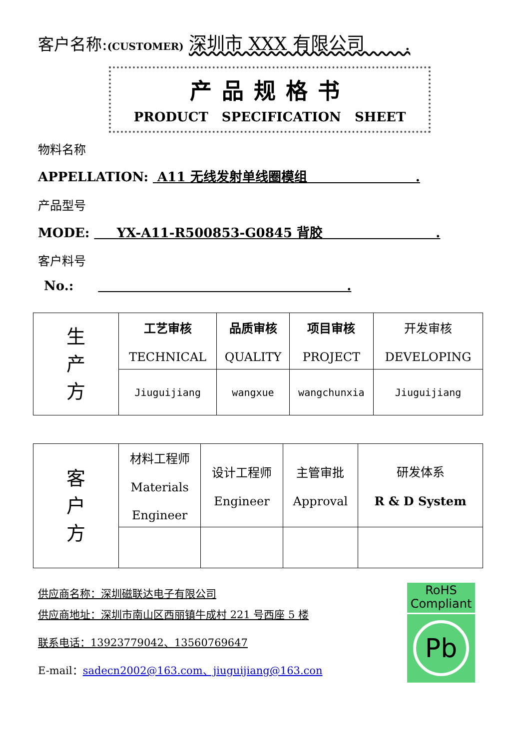客户名称:(CUSTOMER) 深圳市 XXX 有限公司 .
产品规格书
PRODUCT SPECIFICATION SHEET
物料名称
APPELLATION: A11 无线发射单线圈模组 .
产品型号
MODE: YX-A11-R500853-G0845 背胶 .
客户料号
No.: .
| 生 产 方 | 工艺审核 TECHNICAL | 品质审核 QUALITY | 项目审核 PROJECT | 开发审核 DEVELOPING |
| | Jiuguijiang | wangxue | wangchunxia | Jiuguijiang |
| 客 户 方 | 材料工程师 Materials Engineer | 设计工程师 Engineer | 主管审批 Approval | 研发体系 R & D System |
供应商名称：深圳磁联达电子有限公司
供应商地址：深圳市南山区西丽镇牛成村 221 号西座 5 楼
联系电话：13923779042、13560769647
E-mail：sadecn2002@163.com、jiuguijiang@163.con
RoHS
Compliant
Pb